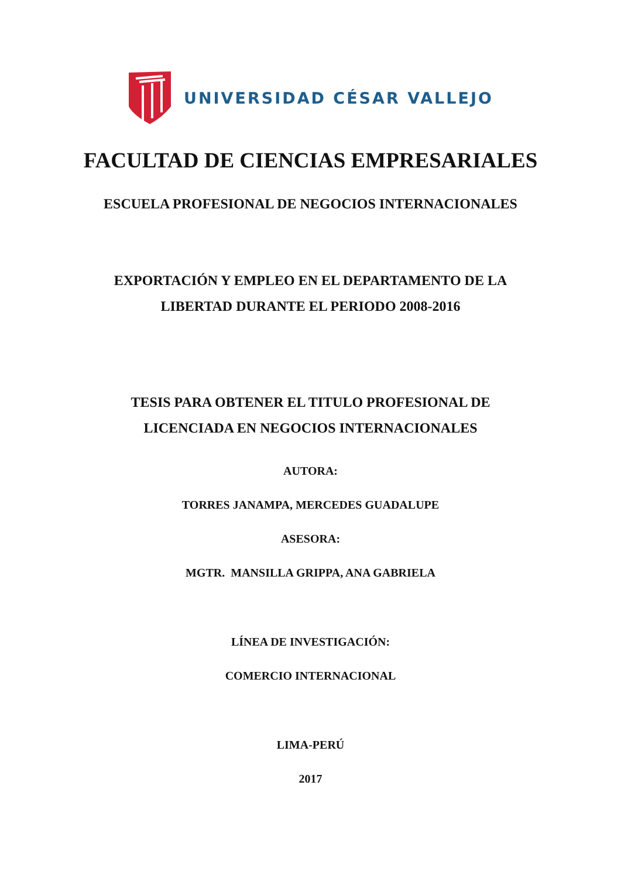UNIVERSIDAD CÉSAR VALLEJO
FACULTAD DE CIENCIAS EMPRESARIALES
ESCUELA PROFESIONAL DE NEGOCIOS INTERNACIONALES
EXPORTACIÓN Y EMPLEO EN EL DEPARTAMENTO DE LA
LIBERTAD DURANTE EL PERIODO 2008-2016
TESIS PARA OBTENER EL TITULO PROFESIONAL DE
LICENCIADA EN NEGOCIOS INTERNACIONALES
AUTORA:
TORRES JANAMPA, MERCEDES GUADALUPE
ASESORA:
MGTR. MANSILLA GRIPPA, ANA GABRIELA
LÍNEA DE INVESTIGACIÓN:
COMERCIO INTERNACIONAL
LIMA-PERÚ
2017